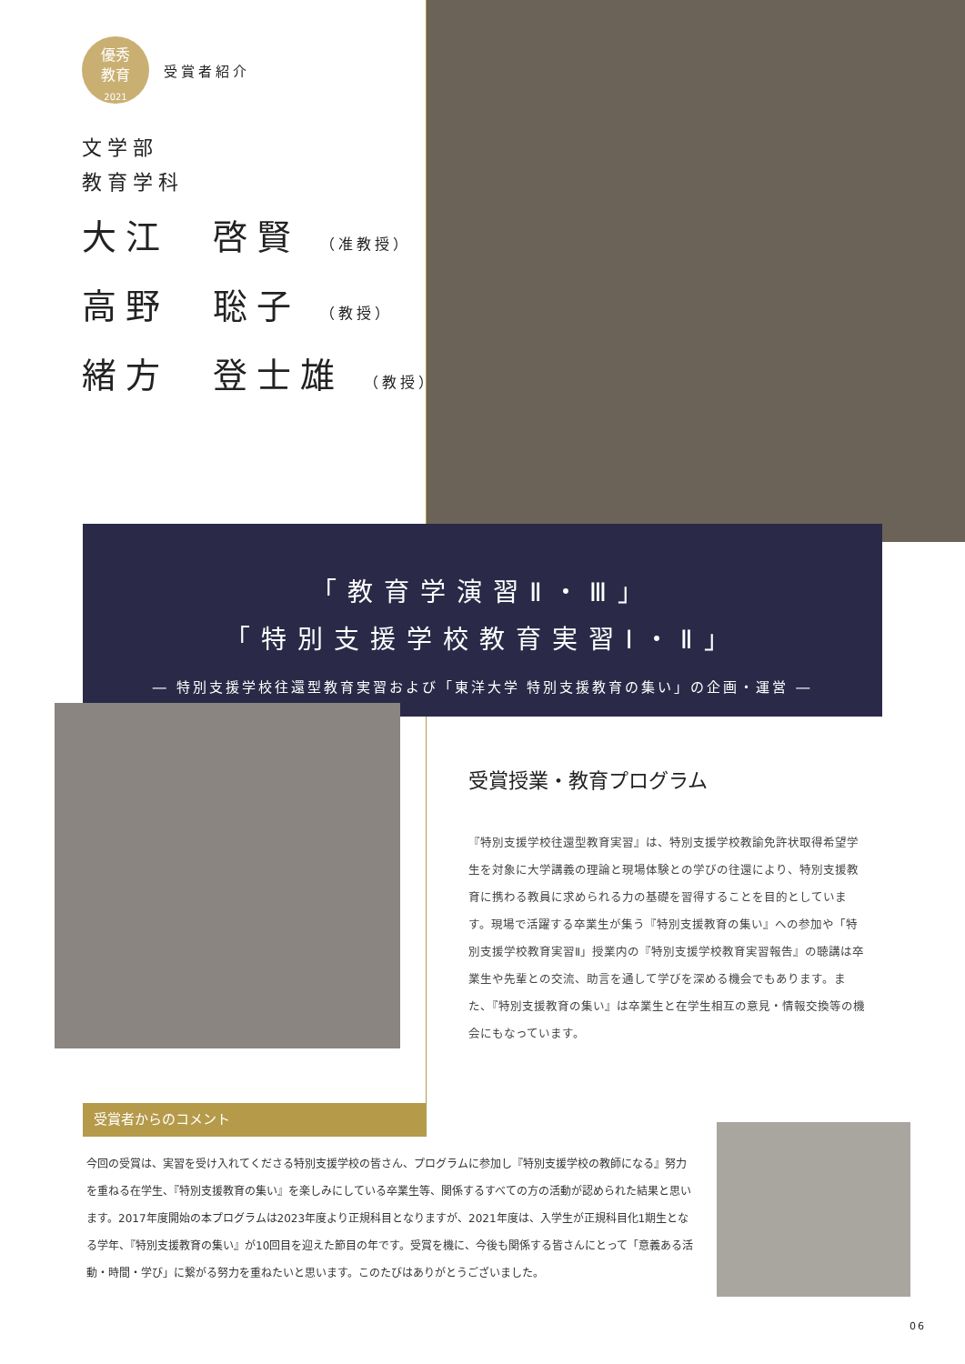優秀
教育
2021 受賞者紹介
文学部
教育学科
大江　啓賢 （准教授）
高野　聡子 （教授）
緒方　登士雄 （教授）
「教育学演習Ⅱ・Ⅲ」
「特別支援学校教育実習Ⅰ・Ⅱ」
― 特別支援学校往還型教育実習および「東洋大学 特別支援教育の集い」の企画・運営 ―
受賞授業・教育プログラム
『特別支援学校往還型教育実習』は、特別支援学校教諭免許状取得希望学生を対象に大学講義の理論と現場体験との学びの往還により、特別支援教育に携わる教員に求められる力の基礎を習得することを目的としています。現場で活躍する卒業生が集う『特別支援教育の集い』への参加や「特別支援学校教育実習Ⅱ」授業内の『特別支援学校教育実習報告』の聴講は卒業生や先輩との交流、助言を通して学びを深める機会でもあります。また、『特別支援教育の集い』は卒業生と在学生相互の意見・情報交換等の機会にもなっています。
受賞者からのコメント
今回の受賞は、実習を受け入れてくださる特別支援学校の皆さん、プログラムに参加し『特別支援学校の教師になる』努力を重ねる在学生、『特別支援教育の集い』を楽しみにしている卒業生等、関係するすべての方の活動が認められた結果と思います。2017年度開始の本プログラムは2023年度より正規科目となりますが、2021年度は、入学生が正規科目化1期生となる学年、『特別支援教育の集い』が10回目を迎えた節目の年です。受賞を機に、今後も関係する皆さんにとって「意義ある活動・時間・学び」に繋がる努力を重ねたいと思います。このたびはありがとうございました。
06